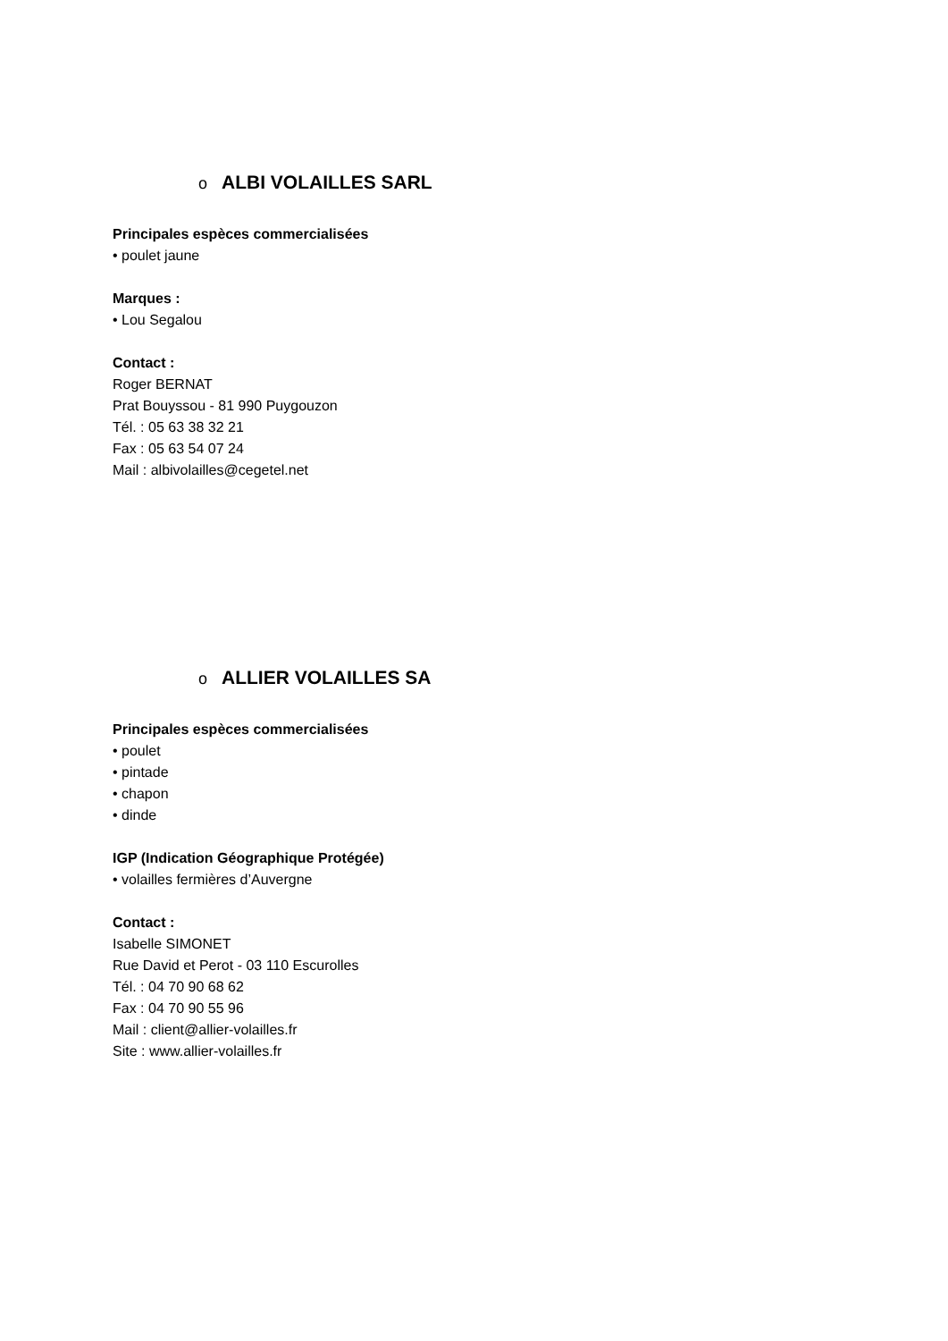o ALBI VOLAILLES SARL
Principales espèces commercialisées
• poulet jaune
Marques :
• Lou Segalou
Contact :
Roger BERNAT
Prat Bouyssou - 81 990 Puygouzon
Tél. : 05 63 38 32 21
Fax : 05 63 54 07 24
Mail : albivolailles@cegetel.net
o ALLIER VOLAILLES SA
Principales espèces commercialisées
• poulet
• pintade
• chapon
• dinde
IGP (Indication Géographique Protégée)
• volailles fermières d’Auvergne
Contact :
Isabelle SIMONET
Rue David et Perot - 03 110 Escurolles
Tél. : 04 70 90 68 62
Fax : 04 70 90 55 96
Mail : client@allier-volailles.fr
Site : www.allier-volailles.fr